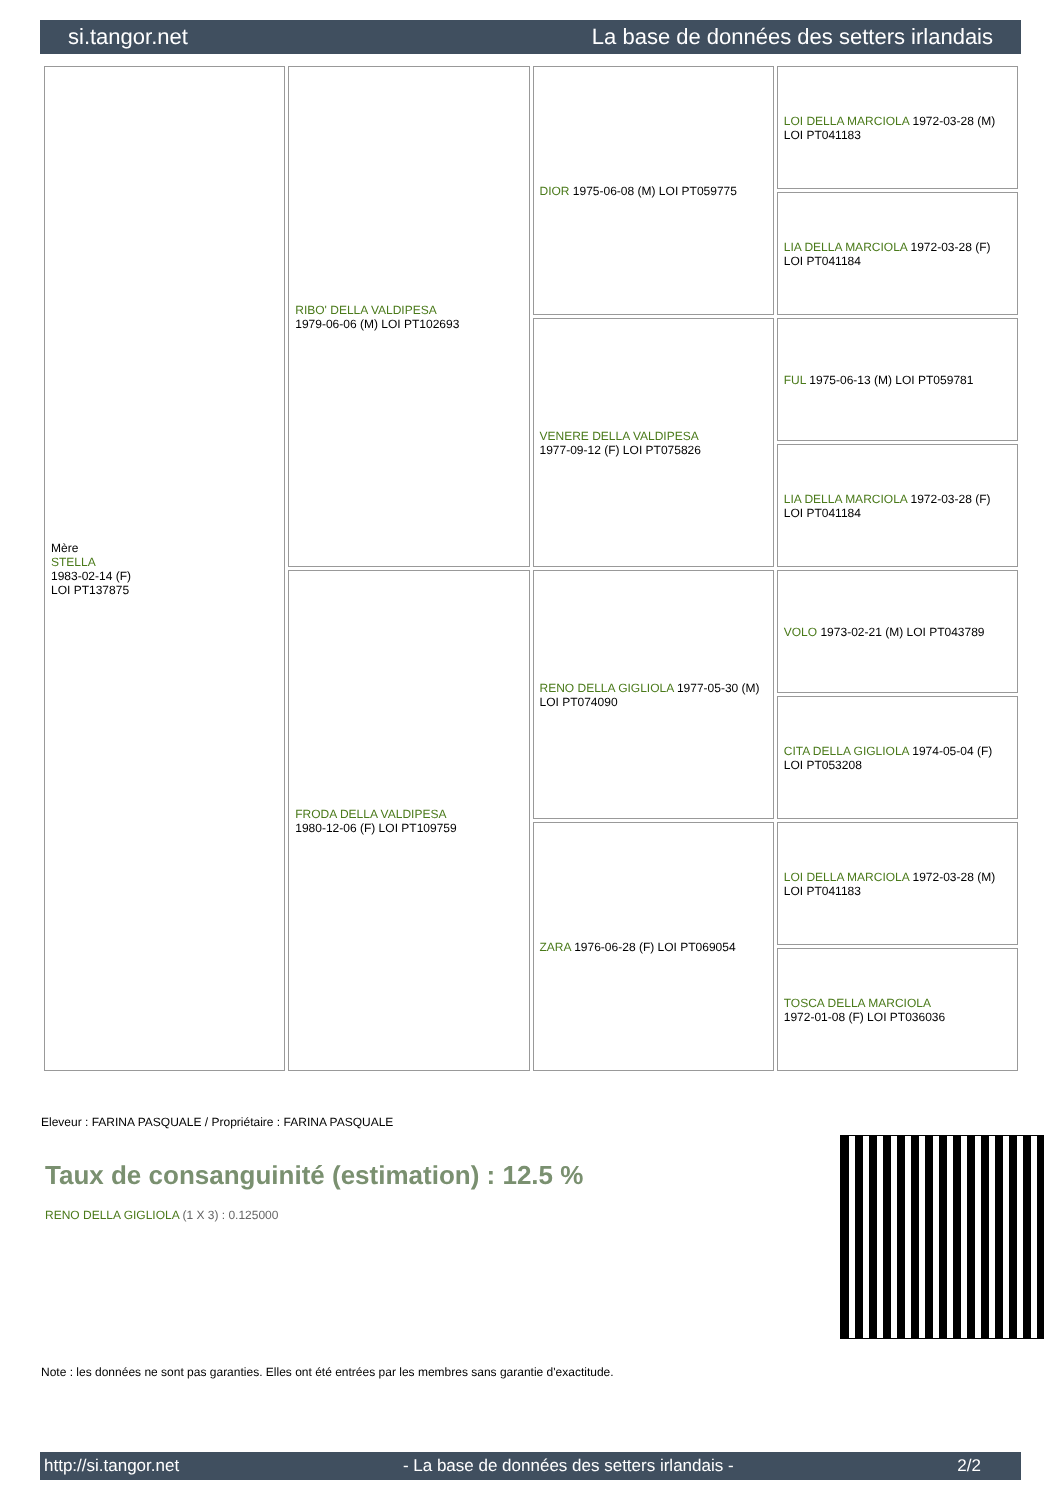si.tangor.net La base de données des setters irlandais
| Mère STELLA 1983-02-14 (F) LOI PT137875 | RIBO' DELLA VALDIPESA 1979-06-06 (M) LOI PT102693 | DIOR 1975-06-08 (M) LOI PT059775 | LOI DELLA MARCIOLA 1972-03-28 (M) LOI PT041183 |
| | | | LIA DELLA MARCIOLA 1972-03-28 (F) LOI PT041184 |
| | | VENERE DELLA VALDIPESA 1977-09-12 (F) LOI PT075826 | FUL 1975-06-13 (M) LOI PT059781 |
| | | | LIA DELLA MARCIOLA 1972-03-28 (F) LOI PT041184 |
| | FRODA DELLA VALDIPESA 1980-12-06 (F) LOI PT109759 | RENO DELLA GIGLIOLA 1977-05-30 (M) LOI PT074090 | VOLO 1973-02-21 (M) LOI PT043789 |
| | | | CITA DELLA GIGLIOLA 1974-05-04 (F) LOI PT053208 |
| | | ZARA 1976-06-28 (F) LOI PT069054 | LOI DELLA MARCIOLA 1972-03-28 (M) LOI PT041183 |
| | | | TOSCA DELLA MARCIOLA 1972-01-08 (F) LOI PT036036 |
Eleveur : FARINA PASQUALE / Propriétaire : FARINA PASQUALE
Taux de consanguinité (estimation) : 12.5 %
RENO DELLA GIGLIOLA (1 X 3) : 0.125000
Note : les données ne sont pas garanties. Elles ont été entrées par les membres sans garantie d'exactitude.
http://si.tangor.net - La base de données des setters irlandais - 2/2